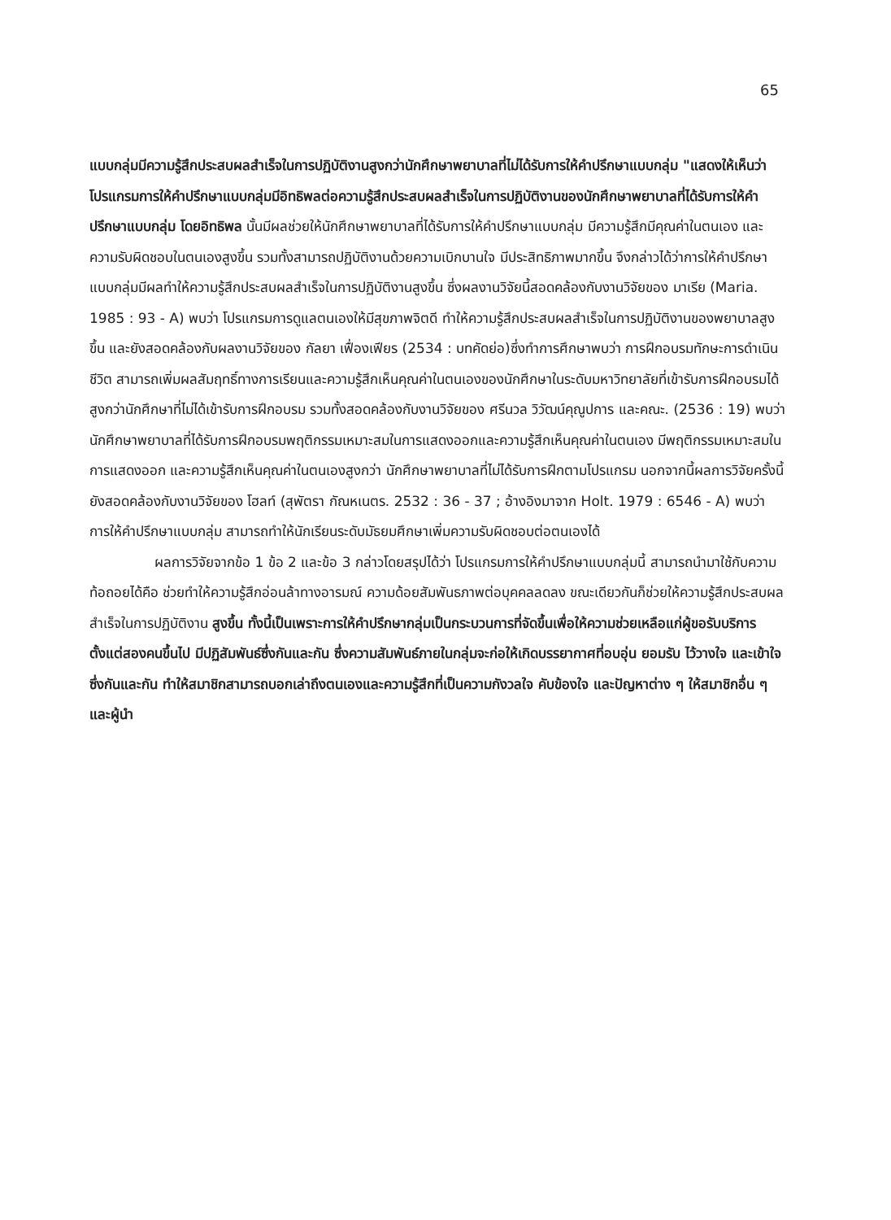65
แบบกลุ่มมีความรู้สึกประสบผลสำเร็จในการปฏิบัติงานสูงกว่านักศึกษาพยาบาลที่ไม่ได้รับการให้คำปรึกษาแบบกลุ่ม "แสดงให้เห็นว่า โปรแกรมการให้คำปรึกษาแบบกลุ่มมีอิทธิพลต่อความรู้สึกประสบผลสำเร็จในการปฏิบัติงานของนักศึกษาพยาบาลที่ได้รับการให้คำปรึกษาแบบกลุ่ม โดยอิทธิพล นั้นมีผลช่วยให้นักศึกษาพยาบาลที่ได้รับการให้คำปรึกษาแบบกลุ่ม มีความรู้สึกมีคุณค่าในตนเอง และความรับผิดชอบในตนเองสูงขึ้น รวมทั้งสามารถปฏิบัติงานด้วยความเบิกบานใจ มีประสิทธิภาพมากขึ้น จึงกล่าวได้ว่าการให้คำปรึกษาแบบกลุ่มมีผลทำให้ความรู้สึกประสบผลสำเร็จในการปฏิบัติงานสูงขึ้น ซึ่งผลงานวิจัยนี้สอดคล้องกับงานวิจัยของ มาเรีย (Maria. 1985 : 93 - A) พบว่า โปรแกรมการดูแลตนเองให้มีสุขภาพจิตดี ทำให้ความรู้สึกประสบผลสำเร็จในการปฏิบัติงานของพยาบาลสูงขึ้น และยังสอดคล้องกับผลงานวิจัยของ กัลยา เฟื่องเฟียร (2534 : บทคัดย่อ)ซึ่งทำการศึกษาพบว่า การฝึกอบรมทักษะการดำเนินชีวิต สามารถเพิ่มผลสัมฤทธิ์ทางการเรียนและความรู้สึกเห็นคุณค่าในตนเองของนักศึกษาในระดับมหาวิทยาลัยที่เข้ารับการฝึกอบรมได้สูงกว่านักศึกษาที่ไม่ได้เข้ารับการฝึกอบรม รวมทั้งสอดคล้องกับงานวิจัยของ ศรีนวล วิวัฒน์คุณูปการ และคณะ. (2536 : 19) พบว่า นักศึกษาพยาบาลที่ได้รับการฝึกอบรมพฤติกรรมเหมาะสมในการแสดงออกและความรู้สึกเห็นคุณค่าในตนเอง มีพฤติกรรมเหมาะสมในการแสดงออก และความรู้สึกเห็นคุณค่าในตนเองสูงกว่า นักศึกษาพยาบาลที่ไม่ได้รับการฝึกตามโปรแกรม นอกจากนี้ผลการวิจัยครั้งนี้ยังสอดคล้องกับงานวิจัยของ โฮลท์ (สุพัตรา กัณหเนตร. 2532 : 36 - 37 ; อ้างอิงมาจาก Holt. 1979 : 6546 - A) พบว่า การให้คำปรึกษาแบบกลุ่ม สามารถทำให้นักเรียนระดับมัธยมศึกษาเพิ่มความรับผิดชอบต่อตนเองได้
ผลการวิจัยจากข้อ 1 ข้อ 2 และข้อ 3 กล่าวโดยสรุปได้ว่า โปรแกรมการให้คำปรึกษาแบบกลุ่มนี้ สามารถนำมาใช้กับความท้อถอยได้คือ ช่วยทำให้ความรู้สึกอ่อนล้าทางอารมณ์ ความด้อยสัมพันธภาพต่อบุคคลลดลง ขณะเดียวกันก็ช่วยให้ความรู้สึกประสบผลสำเร็จในการปฏิบัติงาน สูงขึ้น ทั้งนี้เป็นเพราะการให้คำปรึกษากลุ่มเป็นกระบวนการที่จัดขึ้นเพื่อให้ความช่วยเหลือแก่ผู้ขอรับบริการตั้งแต่สองคนขึ้นไป มีปฏิสัมพันธ์ซึ่งกันและกัน ซึ่งความสัมพันธ์ภายในกลุ่มจะก่อให้เกิดบรรยากาศที่อบอุ่น ยอมรับ ไว้วางใจ และเข้าใจซึ่งกันและกัน ทำให้สมาชิกสามารถบอกเล่าถึงตนเองและความรู้สึกที่เป็นความกังวลใจ คับข้องใจ และปัญหาต่าง ๆ ให้สมาชิกอื่น ๆ และผู้นำ